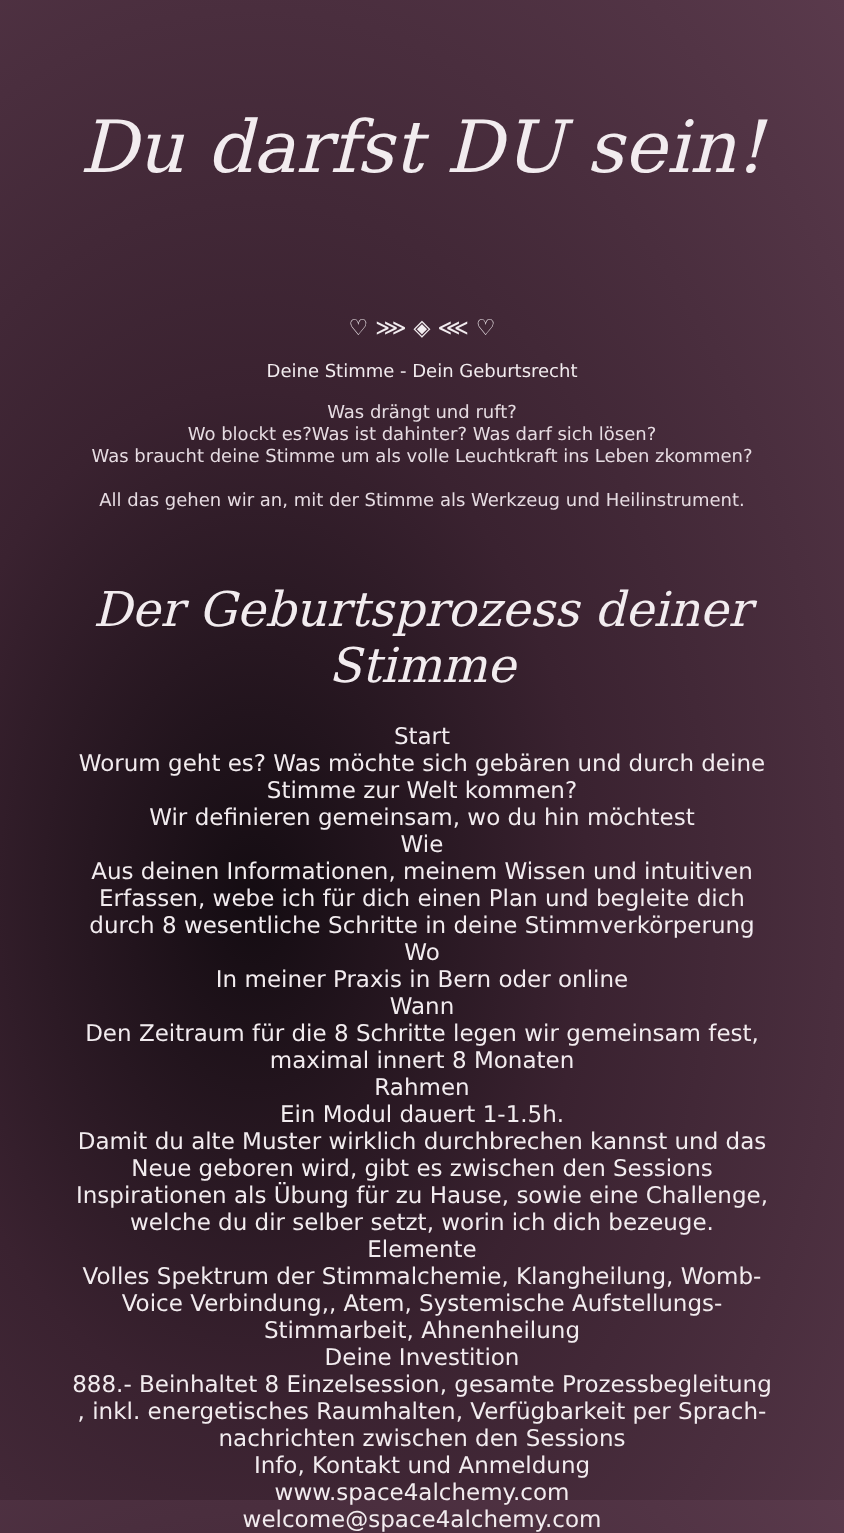Du darfst DU sein!
♡ ⋙ ◈ ⋘ ♡
Deine Stimme - Dein Geburtsrecht
Was drängt und ruft?
Wo blockt es?Was ist dahinter? Was darf sich lösen?
Was braucht deine Stimme um als volle Leuchtkraft ins Leben zkommen?
All das gehen wir an, mit der Stimme als Werkzeug und Heilinstrument.
Der Geburtsprozess deiner Stimme
Start
Worum geht es? Was möchte sich gebären und durch deine Stimme zur Welt kommen?
Wir definieren gemeinsam, wo du hin möchtest
Wie
Aus deinen Informationen, meinem Wissen und intuitiven Erfassen, webe ich für dich einen Plan und begleite dich durch 8 wesentliche Schritte in deine Stimmverkörperung
Wo
In meiner Praxis in Bern oder online
Wann
Den Zeitraum für die 8 Schritte legen wir gemeinsam fest, maximal innert 8 Monaten
Rahmen
Ein Modul dauert 1-1.5h.
Damit du alte Muster wirklich durchbrechen kannst und das Neue geboren wird, gibt es zwischen den Sessions Inspirationen als Übung für zu Hause, sowie eine Challenge, welche du dir selber setzt, worin ich dich bezeuge.
Elemente
Volles Spektrum der Stimmalchemie, Klangheilung, Womb- Voice Verbindung,, Atem, Systemische Aufstellungs- Stimmarbeit, Ahnenheilung
Deine Investition
888.- Beinhaltet 8 Einzelsession, gesamte Prozessbegleitung , inkl. energetisches Raumhalten, Verfügbarkeit per Sprach-nachrichten zwischen den Sessions
Info, Kontakt und Anmeldung
www.space4alchemy.com
welcome@space4alchemy.com